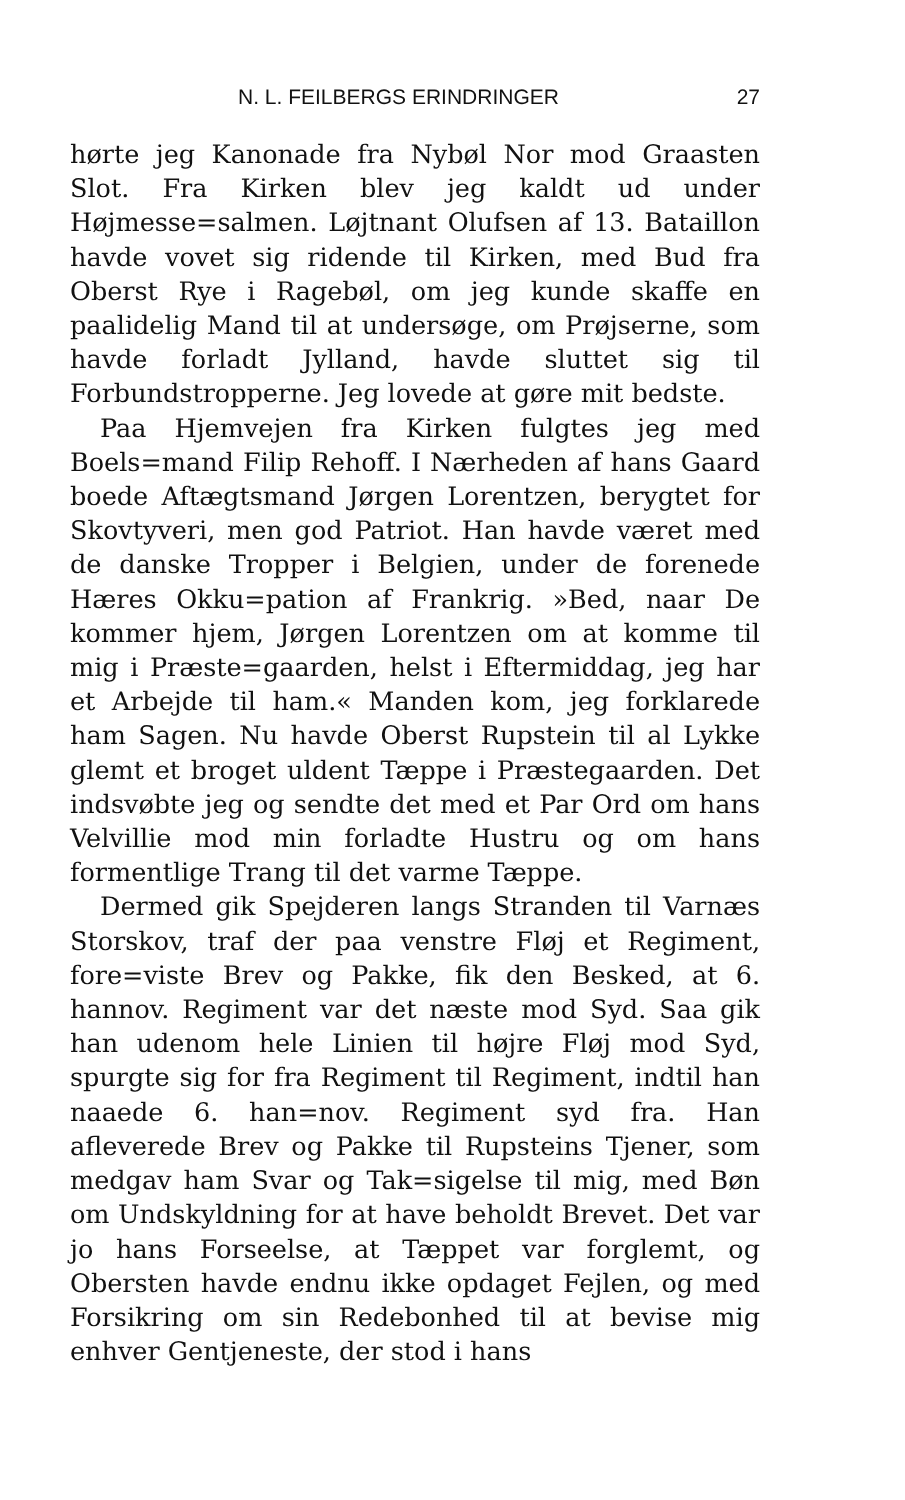N. L. FEILBERGS ERINDRINGER 27
hørte jeg Kanonade fra Nybøl Nor mod Graasten Slot. Fra Kirken blev jeg kaldt ud under Højmesse=salmen. Løjtnant Olufsen af 13. Bataillon havde vovet sig ridende til Kirken, med Bud fra Oberst Rye i Ragebøl, om jeg kunde skaffe en paalidelig Mand til at undersøge, om Prøjserne, som havde forladt Jylland, havde sluttet sig til Forbundstropperne. Jeg lovede at gøre mit bedste.
Paa Hjemvejen fra Kirken fulgtes jeg med Boels=mand Filip Rehoff. I Nærheden af hans Gaard boede Aftægtsmand Jørgen Lorentzen, berygtet for Skovtyveri, men god Patriot. Han havde været med de danske Tropper i Belgien, under de forenede Hæres Okku=pation af Frankrig. »Bed, naar De kommer hjem, Jørgen Lorentzen om at komme til mig i Præste=gaarden, helst i Eftermiddag, jeg har et Arbejde til ham.« Manden kom, jeg forklarede ham Sagen. Nu havde Oberst Rupstein til al Lykke glemt et broget uldent Tæppe i Præstegaarden. Det indsvøbte jeg og sendte det med et Par Ord om hans Velvillie mod min forladte Hustru og om hans formentlige Trang til det varme Tæppe.
Dermed gik Spejderen langs Stranden til Varnæs Storskov, traf der paa venstre Fløj et Regiment, fore=viste Brev og Pakke, fik den Besked, at 6. hannov. Regiment var det næste mod Syd. Saa gik han udenom hele Linien til højre Fløj mod Syd, spurgte sig for fra Regiment til Regiment, indtil han naaede 6. han=nov. Regiment syd fra. Han afleverede Brev og Pakke til Rupsteins Tjener, som medgav ham Svar og Tak=sigelse til mig, med Bøn om Undskyldning for at have beholdt Brevet. Det var jo hans Forseelse, at Tæppet var forglemt, og Obersten havde endnu ikke opdaget Fejlen, og med Forsikring om sin Redebonhed til at bevise mig enhver Gentjeneste, der stod i hans